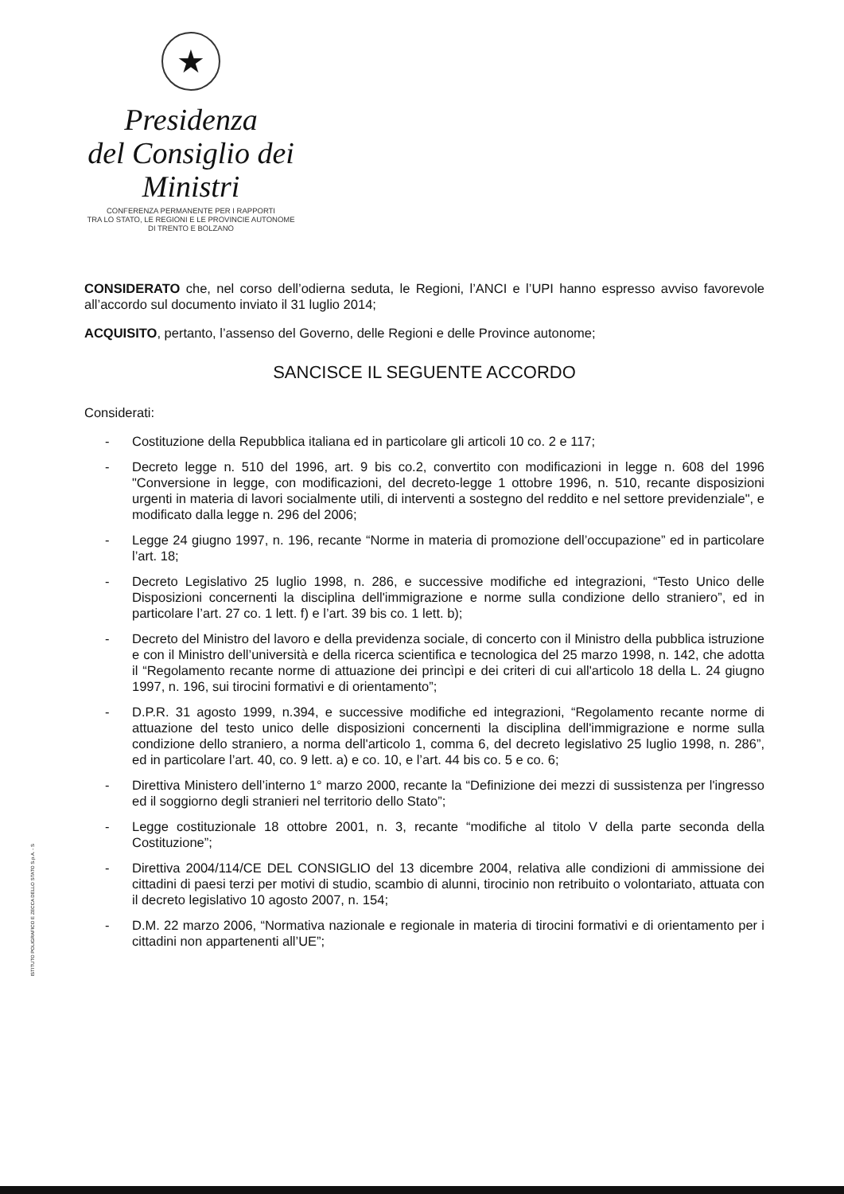★
Presidenza
del Consiglio dei Ministri
CONFERENZA PERMANENTE PER I RAPPORTI
TRA LO STATO, LE REGIONI E LE PROVINCIE AUTONOME
DI TRENTO E BOLZANO
CONSIDERATO che, nel corso dell’odierna seduta, le Regioni, l’ANCI e l’UPI hanno espresso avviso favorevole all’accordo sul documento inviato il 31 luglio 2014;
ACQUISITO, pertanto, l’assenso del Governo, delle Regioni e delle Province autonome;
SANCISCE IL SEGUENTE ACCORDO
Considerati:
- Costituzione della Repubblica italiana ed in particolare gli articoli 10 co. 2 e 117;
- Decreto legge n. 510 del 1996, art. 9 bis co.2, convertito con modificazioni in legge n. 608 del 1996 "Conversione in legge, con modificazioni, del decreto-legge 1 ottobre 1996, n. 510, recante disposizioni urgenti in materia di lavori socialmente utili, di interventi a sostegno del reddito e nel settore previdenziale", e modificato dalla legge n. 296 del 2006;
- Legge 24 giugno 1997, n. 196, recante “Norme in materia di promozione dell’occupazione” ed in particolare l’art. 18;
- Decreto Legislativo 25 luglio 1998, n. 286, e successive modifiche ed integrazioni, “Testo Unico delle Disposizioni concernenti la disciplina dell'immigrazione e norme sulla condizione dello straniero”, ed in particolare l’art. 27 co. 1 lett. f) e l’art. 39 bis co. 1 lett. b);
- Decreto del Ministro del lavoro e della previdenza sociale, di concerto con il Ministro della pubblica istruzione e con il Ministro dell’università e della ricerca scientifica e tecnologica del 25 marzo 1998, n. 142, che adotta il “Regolamento recante norme di attuazione dei princìpi e dei criteri di cui all'articolo 18 della L. 24 giugno 1997, n. 196, sui tirocini formativi e di orientamento”;
- D.P.R. 31 agosto 1999, n.394, e successive modifiche ed integrazioni, “Regolamento recante norme di attuazione del testo unico delle disposizioni concernenti la disciplina dell'immigrazione e norme sulla condizione dello straniero, a norma dell'articolo 1, comma 6, del decreto legislativo 25 luglio 1998, n. 286”, ed in particolare l’art. 40, co. 9 lett. a) e co. 10, e l’art. 44 bis co. 5 e co. 6;
- Direttiva Ministero dell’interno 1° marzo 2000, recante la “Definizione dei mezzi di sussistenza per l'ingresso ed il soggiorno degli stranieri nel territorio dello Stato”;
- Legge costituzionale 18 ottobre 2001, n. 3, recante “modifiche al titolo V della parte seconda della Costituzione”;
- Direttiva 2004/114/CE DEL CONSIGLIO del 13 dicembre 2004, relativa alle condizioni di ammissione dei cittadini di paesi terzi per motivi di studio, scambio di alunni, tirocinio non retribuito o volontariato, attuata con il decreto legislativo 10 agosto 2007, n. 154;
- D.M. 22 marzo 2006, “Normativa nazionale e regionale in materia di tirocini formativi e di orientamento per i cittadini non appartenenti all’UE”;
ISTITUTO POLIGRAFICO E ZECCA DELLO STATO S.p.A. - S